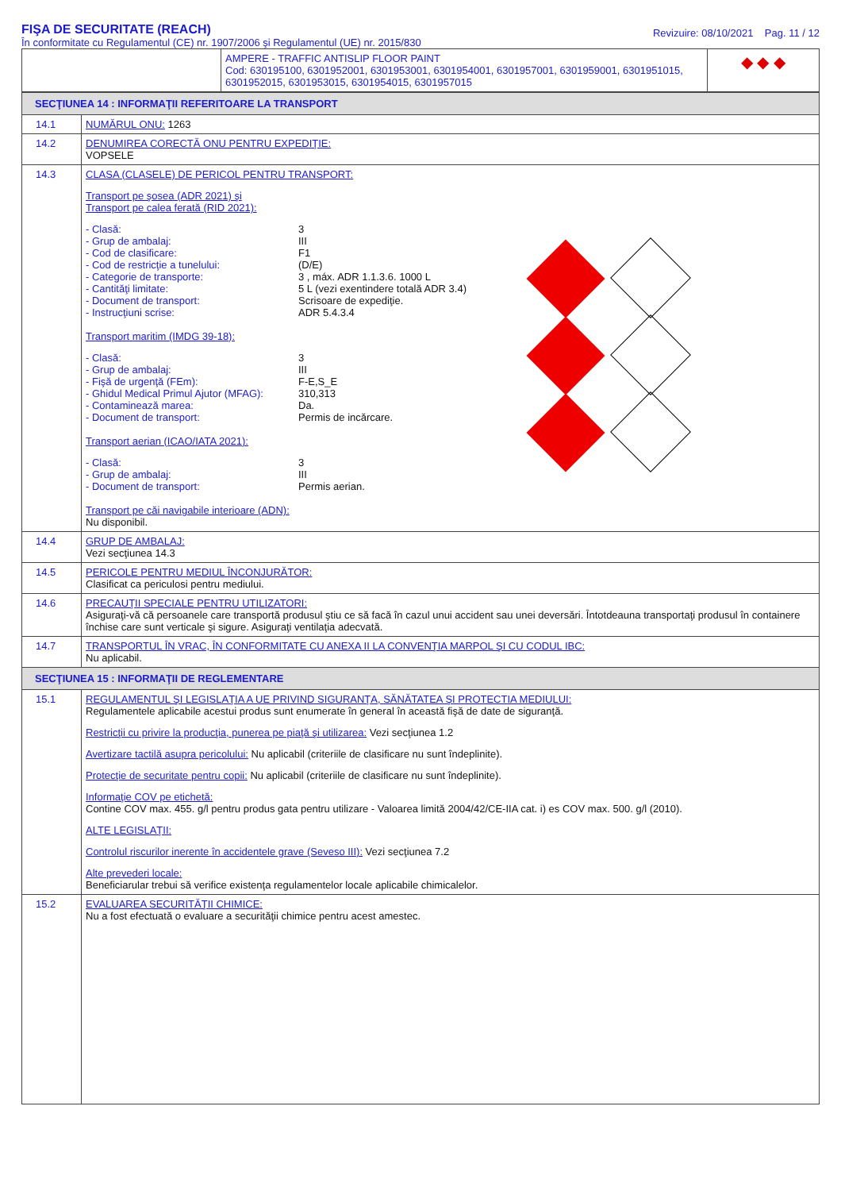FIŞA DE SECURITATE (REACH)
În conformitate cu Regulamentul (CE) nr. 1907/2006 şi Regulamentul (UE) nr. 2015/830
Revizuire: 08/10/2021 Pag. 11 / 12
| | AMPERE - TRAFFIC ANTISLIP FLOOR PAINT Cod: 630195100, 6301952001, 6301953001, 6301954001, 6301957001, 6301959001, 6301951015, 6301952015, 6301953015, 6301954015, 6301957015 | ◆ ◆ ◆ |
| SECŢIUNEA 14 : INFORMAŢII REFERITOARE LA TRANSPORT | |
| 14.1 | NUMĂRUL ONU: 1263 |
| 14.2 | DENUMIREA CORECTĂ ONU PENTRU EXPEDIŢIE: VOPSELE |
| 14.3 | CLASA (CLASELE) DE PERICOL PENTRU TRANSPORT: Transport pe şosea (ADR 2021) şi Transport pe calea ferată (RID 2021): - Clasă: 3 - Grup de ambalaj: III - Cod de clasificare: F1 - Cod de restricţie a tunelului: (D/E) - Categorie de transporte: 3 , máx. ADR 1.1.3.6. 1000 L - Cantităţi limitate: 5 L (vezi exentindere totală ADR 3.4) - Document de transport: Scrisoare de expediţie. - Instrucţiuni scrise: ADR 5.4.3.4 Transport maritim (IMDG 39-18): - Clasă: 3 - Grup de ambalaj: III - Fişă de urgenţă (FEm): F-E,S_E - Ghidul Medical Primul Ajutor (MFAG): 310,313 - Contaminează marea: Da. - Document de transport: Permis de incărcare. Transport aerian (ICAO/IATA 2021): - Clasă: 3 - Grup de ambalaj: III - Document de transport: Permis aerian. Transport pe căi navigabile interioare (ADN): Nu disponibil. |
| 14.4 | GRUP DE AMBALAJ: Vezi secţiunea 14.3 |
| 14.5 | PERICOLE PENTRU MEDIUL ÎNCONJURĂTOR: Clasificat ca periculosi pentru mediului. |
| 14.6 | PRECAUŢII SPECIALE PENTRU UTILIZATORI: Asiguraţi-vă că persoanele care transportă produsul ştiu ce să facă în cazul unui accident sau unei deversări. Întotdeauna transportaţi produsul în containere închise care sunt verticale şi sigure. Asiguraţi ventilaţia adecvată. |
| 14.7 | TRANSPORTUL ÎN VRAC, ÎN CONFORMITATE CU ANEXA II LA CONVENŢIA MARPOL ŞI CU CODUL IBC: Nu aplicabil. |
| SECŢIUNEA 15 : INFORMAŢII DE REGLEMENTARE | |
| 15.1 | REGULAMENTUL ŞI LEGISLAŢIA A UE PRIVIND SIGURANŢA, SĂNĂTATEA ŞI PROTECTIA MEDIULUI: Regulamentele aplicabile acestui produs sunt enumerate în general în această fişă de date de siguranţă. Restricţii cu privire la producţia, punerea pe piaţă şi utilizarea: Vezi secţiunea 1.2 Avertizare tactilă asupra pericolului: Nu aplicabil (criteriile de clasificare nu sunt îndeplinite). Protecţie de securitate pentru copii: Nu aplicabil (criteriile de clasificare nu sunt îndeplinite). Informaţie COV pe etichetă: Contine COV max. 455. g/l pentru produs gata pentru utilizare - Valoarea limită 2004/42/CE-IIA cat. i) es COV max. 500. g/l (2010). ALTE LEGISLAŢII: Controlul riscurilor inerente în accidentele grave (Seveso III): Vezi secţiunea 7.2 Alte prevederi locale: Beneficiarular trebui să verifice existenţa regulamentelor locale aplicabile chimicalelor. |
| 15.2 | EVALUAREA SECURITĂŢII CHIMICE: Nu a fost efectuată o evaluare a securităţii chimice pentru acest amestec. |